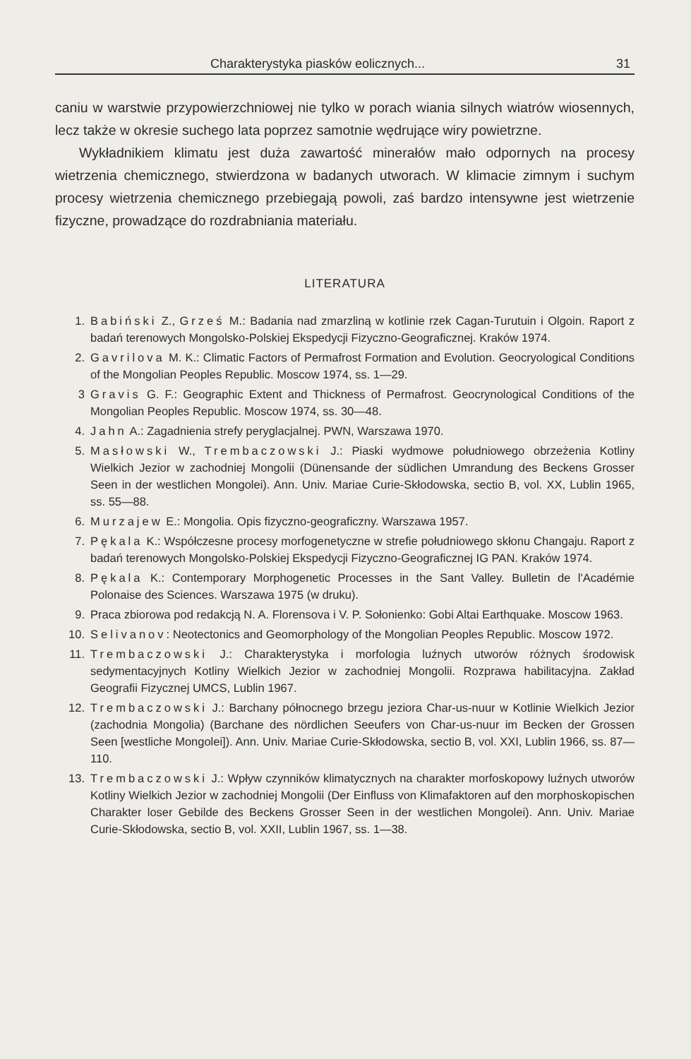Charakterystyka piasków eolicznych... 31
caniu w warstwie przypowierzchniowej nie tylko w porach wiania silnych wiatrów wiosennych, lecz także w okresie suchego lata poprzez samotnie wędrujące wiry powietrzne.
Wykładnikiem klimatu jest duża zawartość minerałów mało odpornych na procesy wietrzenia chemicznego, stwierdzona w badanych utworach. W klimacie zimnym i suchym procesy wietrzenia chemicznego przebiegają powoli, zaś bardzo intensywne jest wietrzenie fizyczne, prowadzące do rozdrabniania materiału.
LITERATURA
1. Babiński Z., Grześ M.: Badania nad zmarzliną w kotlinie rzek Cagan-Turutuin i Olgoin. Raport z badań terenowych Mongolsko-Polskiej Ekspedycji Fizyczno-Geograficznej. Kraków 1974.
2. Gavrilova M. K.: Climatic Factors of Permafrost Formation and Evolution. Geocryological Conditions of the Mongolian Peoples Republic. Moscow 1974, ss. 1—29.
3 Gravis G. F.: Geographic Extent and Thickness of Permafrost. Geocrynological Conditions of the Mongolian Peoples Republic. Moscow 1974, ss. 30—48.
4. Jahn A.: Zagadnienia strefy peryglacjalnej. PWN, Warszawa 1970.
5. Masłowski W., Trembaczowski J.: Piaski wydmowe południowego obrzeżenia Kotliny Wielkich Jezior w zachodniej Mongolii (Dünensande der südlichen Umrandung des Beckens Grosser Seen in der westlichen Mongolei). Ann. Univ. Mariae Curie-Skłodowska, sectio B, vol. XX, Lublin 1965, ss. 55—88.
6. Murzajew E.: Mongolia. Opis fizyczno-geograficzny. Warszawa 1957.
7. Pękala K.: Współczesne procesy morfogenetyczne w strefie południowego skłonu Changaju. Raport z badań terenowych Mongolsko-Polskiej Ekspedycji Fizyczno-Geograficznej IG PAN. Kraków 1974.
8. Pękala K.: Contemporary Morphogenetic Processes in the Sant Valley. Bulletin de l'Académie Polonaise des Sciences. Warszawa 1975 (w druku).
9. Praca zbiorowa pod redakcją N. A. Florensova i V. P. Sołonienko: Gobi Altai Earthquake. Moscow 1963.
10. Selivanov: Neotectonics and Geomorphology of the Mongolian Peoples Republic. Moscow 1972.
11. Trembaczowski J.: Charakterystyka i morfologia luźnych utworów różnych środowisk sedymentacyjnych Kotliny Wielkich Jezior w zachodniej Mongolii. Rozprawa habilitacyjna. Zakład Geografii Fizycznej UMCS, Lublin 1967.
12. Trembaczowski J.: Barchany północnego brzegu jeziora Char-us-nuur w Kotlinie Wielkich Jezior (zachodnia Mongolia) (Barchane des nördlichen Seeufers von Char-us-nuur im Becken der Grossen Seen [westliche Mongolei]). Ann. Univ. Mariae Curie-Skłodowska, sectio B, vol. XXI, Lublin 1966, ss. 87—110.
13. Trembaczowski J.: Wpływ czynników klimatycznych na charakter morfoskopowy luźnych utworów Kotliny Wielkich Jezior w zachodniej Mongolii (Der Einfluss von Klimafaktoren auf den morphoskopischen Charakter loser Gebilde des Beckens Grosser Seen in der westlichen Mongolei). Ann. Univ. Mariae Curie-Skłodowska, sectio B, vol. XXII, Lublin 1967, ss. 1—38.